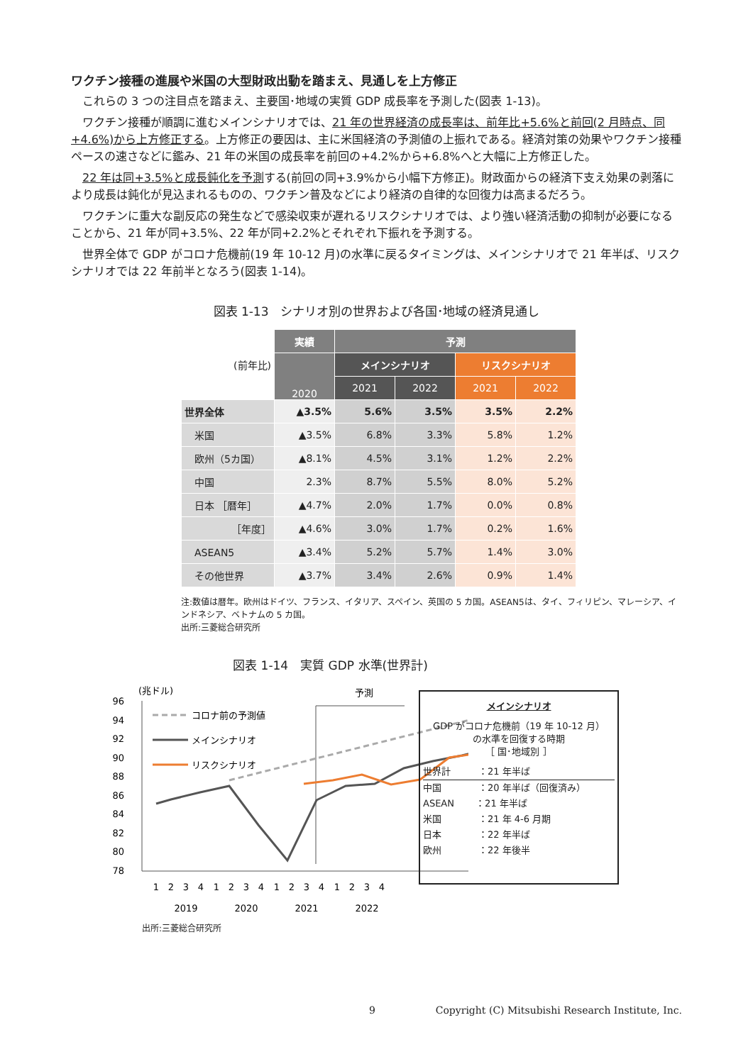ワクチン接種の進展や米国の大型財政出動を踏まえ、見通しを上方修正
これらの 3 つの注目点を踏まえ、主要国･地域の実質 GDP 成長率を予測した(図表 1-13)。
ワクチン接種が順調に進むメインシナリオでは、21 年の世界経済の成長率は、前年比+5.6%と前回(2 月時点、同+4.6%)から上方修正する。上方修正の要因は、主に米国経済の予測値の上振れである。経済対策の効果やワクチン接種ペースの速さなどに鑑み、21 年の米国の成長率を前回の+4.2%から+6.8%へと大幅に上方修正した。
22 年は同+3.5%と成長鈍化を予測する(前回の同+3.9%から小幅下方修正)。財政面からの経済下支え効果の剥落により成長は鈍化が見込まれるものの、ワクチン普及などにより経済の自律的な回復力は高まるだろう。
ワクチンに重大な副反応の発生などで感染収束が遅れるリスクシナリオでは、より強い経済活動の抑制が必要になることから、21 年が同+3.5%、22 年が同+2.2%とそれぞれ下振れを予測する。
世界全体で GDP がコロナ危機前(19 年 10-12 月)の水準に戻るタイミングは、メインシナリオで 21 年半ば、リスクシナリオでは 22 年前半となろう(図表 1-14)。
図表 1-13　シナリオ別の世界および各国･地域の経済見通し
| (前年比) | 実績 | 予測 | | | |
| | 2020 | メインシナリオ | | リスクシナリオ | |
| | | 2021 | 2022 | 2021 | 2022 |
| 世界全体 | ▲3.5% | 5.6% | 3.5% | 3.5% | 2.2% |
| 米国 | ▲3.5% | 6.8% | 3.3% | 5.8% | 1.2% |
| 欧州（5カ国） | ▲8.1% | 4.5% | 3.1% | 1.2% | 2.2% |
| 中国 | 2.3% | 8.7% | 5.5% | 8.0% | 5.2% |
| 日本 ［暦年］ | ▲4.7% | 2.0% | 1.7% | 0.0% | 0.8% |
| ［年度］ | ▲4.6% | 3.0% | 1.7% | 0.2% | 1.6% |
| ASEAN5 | ▲3.4% | 5.2% | 5.7% | 1.4% | 3.0% |
| その他世界 | ▲3.7% | 3.4% | 2.6% | 0.9% | 1.4% |
注:数値は暦年。欧州はドイツ、フランス、イタリア、スペイン、英国の 5 カ国。ASEAN5は、タイ、フィリピン、マレーシア、インドネシア、ベトナムの 5 カ国。
出所:三菱総合研究所
図表 1-14　実質 GDP 水準(世界計)
(兆ドル)
予測
96
94
92
90
88
86
84
82
80
78
コロナ前の予測値
メインシナリオ
リスクシナリオ
1
2
3
4
1
2
3
4
1
2
3
4
1
2
3
4
2019
2020
2021
2022
メインシナリオ
GDP がコロナ危機前（19 年 10-12 月）
の水準を回復する時期
［ 国･地域別 ］
世界計　　　：21 年半ば
中国　　　　：20 年半ば（回復済み）
ASEAN　　 ：21 年半ば
米国　　　　：21 年 4-6 月期
日本　　　　：22 年半ば
欧州　　　　：22 年後半
出所:三菱総合研究所
9 Copyright (C) Mitsubishi Research Institute, Inc.